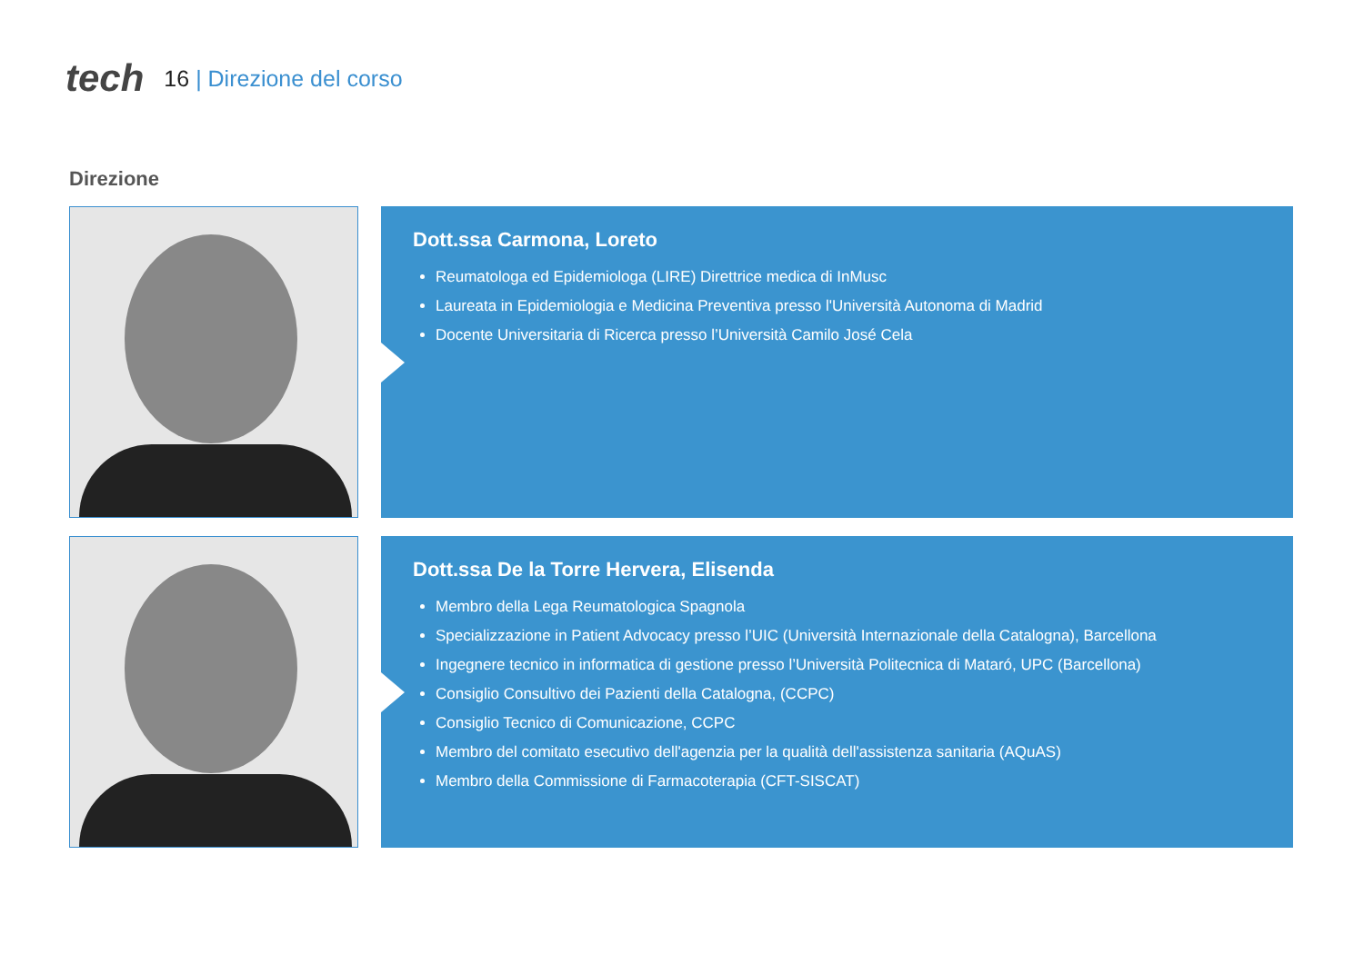tech
16 | Direzione del corso
Direzione
Dott.ssa Carmona, Loreto
Reumatologa ed Epidemiologa (LIRE) Direttrice medica di InMusc
Laureata in Epidemiologia e Medicina Preventiva presso l'Università Autonoma di Madrid
Docente Universitaria di Ricerca presso l’Università Camilo José Cela
Dott.ssa De la Torre Hervera, Elisenda
Membro della Lega Reumatologica Spagnola
Specializzazione in Patient Advocacy presso l’UIC (Università Internazionale della Catalogna), Barcellona
Ingegnere tecnico in informatica di gestione presso l’Università Politecnica di Mataró, UPC (Barcellona)
Consiglio Consultivo dei Pazienti della Catalogna, (CCPC)
Consiglio Tecnico di Comunicazione, CCPC
Membro del comitato esecutivo dell'agenzia per la qualità dell'assistenza sanitaria (AQuAS)
Membro della Commissione di Farmacoterapia (CFT-SISCAT)